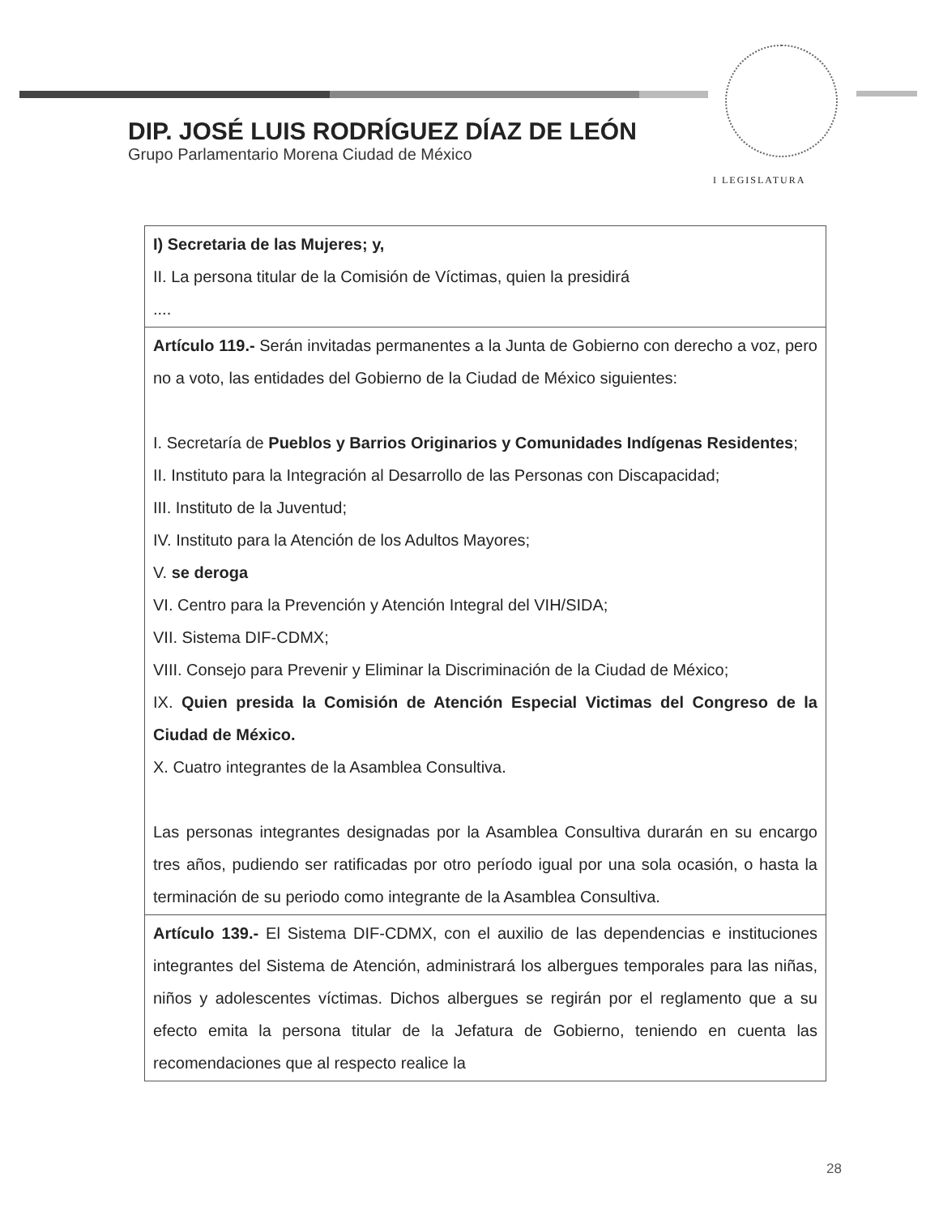DIP. JOSÉ LUIS RODRÍGUEZ DÍAZ DE LEÓN
Grupo Parlamentario Morena Ciudad de México
I LEGISLATURA
| I) Secretaria de las Mujeres; y, II. La persona titular de la Comisión de Víctimas, quien la presidirá .... |
| Artículo 119.- Serán invitadas permanentes a la Junta de Gobierno con derecho a voz, pero no a voto, las entidades del Gobierno de la Ciudad de México siguientes: I. Secretaría de Pueblos y Barrios Originarios y Comunidades Indígenas Residentes ; II. Instituto para la Integración al Desarrollo de las Personas con Discapacidad; III. Instituto de la Juventud; IV. Instituto para la Atención de los Adultos Mayores; V. se deroga VI. Centro para la Prevención y Atención Integral del VIH/SIDA; VII. Sistema DIF-CDMX; VIII. Consejo para Prevenir y Eliminar la Discriminación de la Ciudad de México; IX. Quien presida la Comisión de Atención Especial Victimas del Congreso de la Ciudad de México. X. Cuatro integrantes de la Asamblea Consultiva. Las personas integrantes designadas por la Asamblea Consultiva durarán en su encargo tres años, pudiendo ser ratificadas por otro período igual por una sola ocasión, o hasta la terminación de su periodo como integrante de la Asamblea Consultiva. |
| Artículo 139.- El Sistema DIF-CDMX, con el auxilio de las dependencias e instituciones integrantes del Sistema de Atención, administrará los albergues temporales para las niñas, niños y adolescentes víctimas. Dichos albergues se regirán por el reglamento que a su efecto emita la persona titular de la Jefatura de Gobierno, teniendo en cuenta las recomendaciones que al respecto realice la |
28